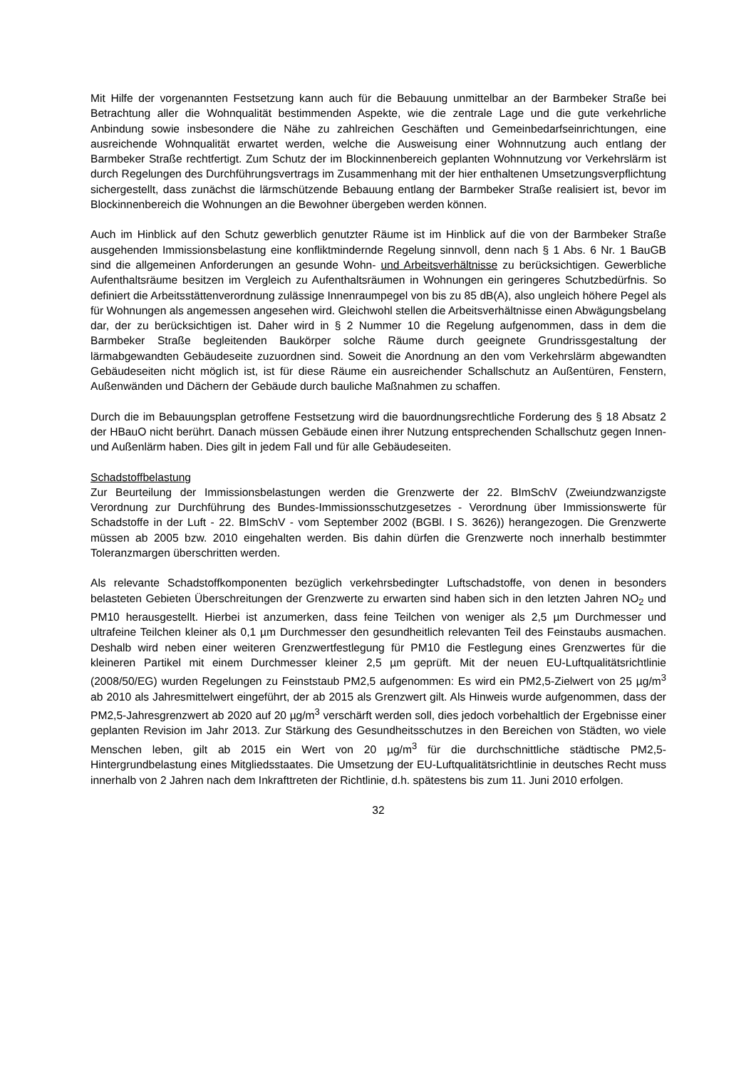Mit Hilfe der vorgenannten Festsetzung kann auch für die Bebauung unmittelbar an der Barmbeker Straße bei Betrachtung aller die Wohnqualität bestimmenden Aspekte, wie die zentrale Lage und die gute verkehrliche Anbindung sowie insbesondere die Nähe zu zahlreichen Geschäften und Gemeinbedarfseinrichtungen, eine ausreichende Wohnqualität erwartet werden, welche die Ausweisung einer Wohnnutzung auch entlang der Barmbeker Straße rechtfertigt. Zum Schutz der im Blockinnenbereich geplanten Wohnnutzung vor Verkehrslärm ist durch Regelungen des Durchführungsvertrags im Zusammenhang mit der hier enthaltenen Umsetzungsverpflichtung sichergestellt, dass zunächst die lärmschützende Bebauung entlang der Barmbeker Straße realisiert ist, bevor im Blockinnenbereich die Wohnungen an die Bewohner übergeben werden können.
Auch im Hinblick auf den Schutz gewerblich genutzter Räume ist im Hinblick auf die von der Barmbeker Straße ausgehenden Immissionsbelastung eine konfliktmindernde Regelung sinnvoll, denn nach § 1 Abs. 6 Nr. 1 BauGB sind die allgemeinen Anforderungen an gesunde Wohn- und Arbeitsverhältnisse zu berücksichtigen. Gewerbliche Aufenthaltsräume besitzen im Vergleich zu Aufenthaltsräumen in Wohnungen ein geringeres Schutzbedürfnis. So definiert die Arbeitsstättenverordnung zulässige Innenraumpegel von bis zu 85 dB(A), also ungleich höhere Pegel als für Wohnungen als angemessen angesehen wird. Gleichwohl stellen die Arbeitsverhältnisse einen Abwägungsbelang dar, der zu berücksichtigen ist. Daher wird in § 2 Nummer 10 die Regelung aufgenommen, dass in dem die Barmbeker Straße begleitenden Baukörper solche Räume durch geeignete Grundrissgestaltung der lärmabgewandten Gebäudeseite zuzuordnen sind. Soweit die Anordnung an den vom Verkehrslärm abgewandten Gebäudeseiten nicht möglich ist, ist für diese Räume ein ausreichender Schallschutz an Außentüren, Fenstern, Außenwänden und Dächern der Gebäude durch bauliche Maßnahmen zu schaffen.
Durch die im Bebauungsplan getroffene Festsetzung wird die bauordnungsrechtliche Forderung des § 18 Absatz 2 der HBauO nicht berührt. Danach müssen Gebäude einen ihrer Nutzung entsprechenden Schallschutz gegen Innen- und Außenlärm haben. Dies gilt in jedem Fall und für alle Gebäudeseiten.
Schadstoffbelastung
Zur Beurteilung der Immissionsbelastungen werden die Grenzwerte der 22. BImSchV (Zweiundzwanzigste Verordnung zur Durchführung des Bundes-Immissionsschutzgesetzes - Verordnung über Immissionswerte für Schadstoffe in der Luft - 22. BImSchV - vom September 2002 (BGBl. I S. 3626)) herangezogen. Die Grenzwerte müssen ab 2005 bzw. 2010 eingehalten werden. Bis dahin dürfen die Grenzwerte noch innerhalb bestimmter Toleranzmargen überschritten werden.
Als relevante Schadstoffkomponenten bezüglich verkehrsbedingter Luftschadstoffe, von denen in besonders belasteten Gebieten Überschreitungen der Grenzwerte zu erwarten sind haben sich in den letzten Jahren NO<sub>2</sub> und PM10 herausgestellt. Hierbei ist anzumerken, dass feine Teilchen von weniger als 2,5 µm Durchmesser und ultrafeine Teilchen kleiner als 0,1 µm Durchmesser den gesundheitlich relevanten Teil des Feinstaubs ausmachen. Deshalb wird neben einer weiteren Grenzwertfestlegung für PM10 die Festlegung eines Grenzwertes für die kleineren Partikel mit einem Durchmesser kleiner 2,5 µm geprüft. Mit der neuen EU-Luftqualitätsrichtlinie (2008/50/EG) wurden Regelungen zu Feinststaub PM2,5 aufgenommen: Es wird ein PM2,5-Zielwert von 25 µg/m<sup>3</sup> ab 2010 als Jahresmittelwert eingeführt, der ab 2015 als Grenzwert gilt. Als Hinweis wurde aufgenommen, dass der PM2,5-Jahresgrenzwert ab 2020 auf 20 µg/m<sup>3</sup> verschärft werden soll, dies jedoch vorbehaltlich der Ergebnisse einer geplanten Revision im Jahr 2013. Zur Stärkung des Gesundheitsschutzes in den Bereichen von Städten, wo viele Menschen leben, gilt ab 2015 ein Wert von 20 µg/m<sup>3</sup> für die durchschnittliche städtische PM2,5-Hintergrundbelastung eines Mitgliedsstaates. Die Umsetzung der EU-Luftqualitätsrichtlinie in deutsches Recht muss innerhalb von 2 Jahren nach dem Inkrafttreten der Richtlinie, d.h. spätestens bis zum 11. Juni 2010 erfolgen.
32